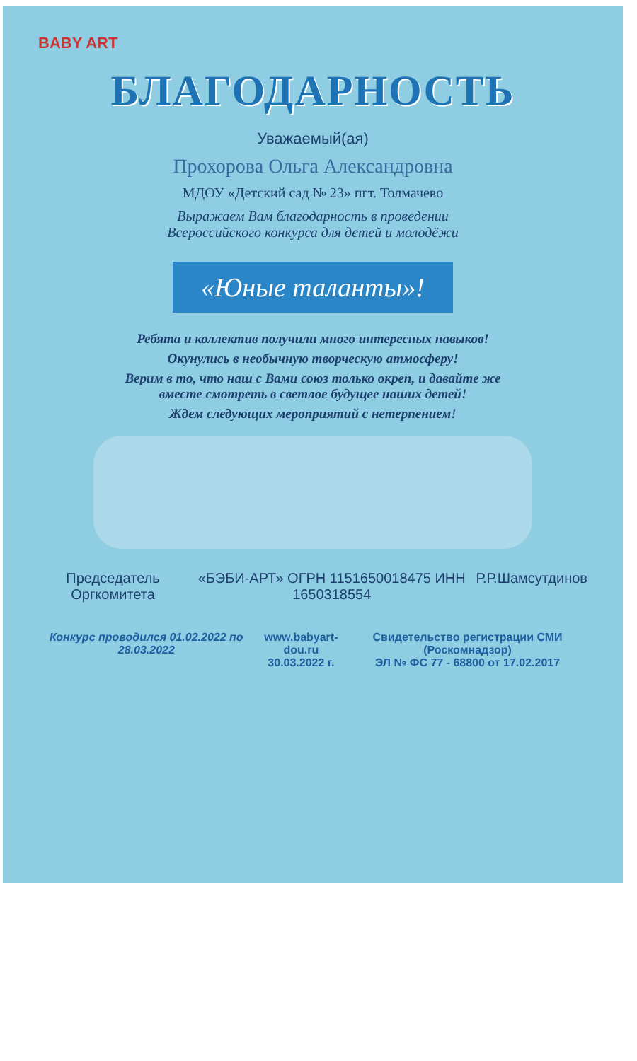BABY ART
БЛАГОДАРНОСТЬ
Уважаемый(ая)
Прохорова Ольга Александровна
МДОУ «Детский сад № 23» пгт. Толмачево
Выражаем Вам благодарность в проведении
Всероссийского конкурса для детей и молодёжи
«Юные таланты»!
Ребята и коллектив получили много интересных навыков!
Окунулись в необычную творческую атмосферу!
Верим в то, что наш с Вами союз только окреп, и давайте же
вместе смотреть в светлое будущее наших детей!
Ждем следующих мероприятий с нетерпением!
Председатель Оргкомитета «БЭБИ-АРТ» ОГРН 1151650018475 ИНН 1650318554 Р.Р.Шамсутдинов
Конкурс проводился 01.02.2022 по 28.03.2022 www.babyart-dou.ru
30.03.2022 г. Свидетельство регистрации СМИ (Роскомнадзор)
ЭЛ № ФС 77 - 68800 от 17.02.2017